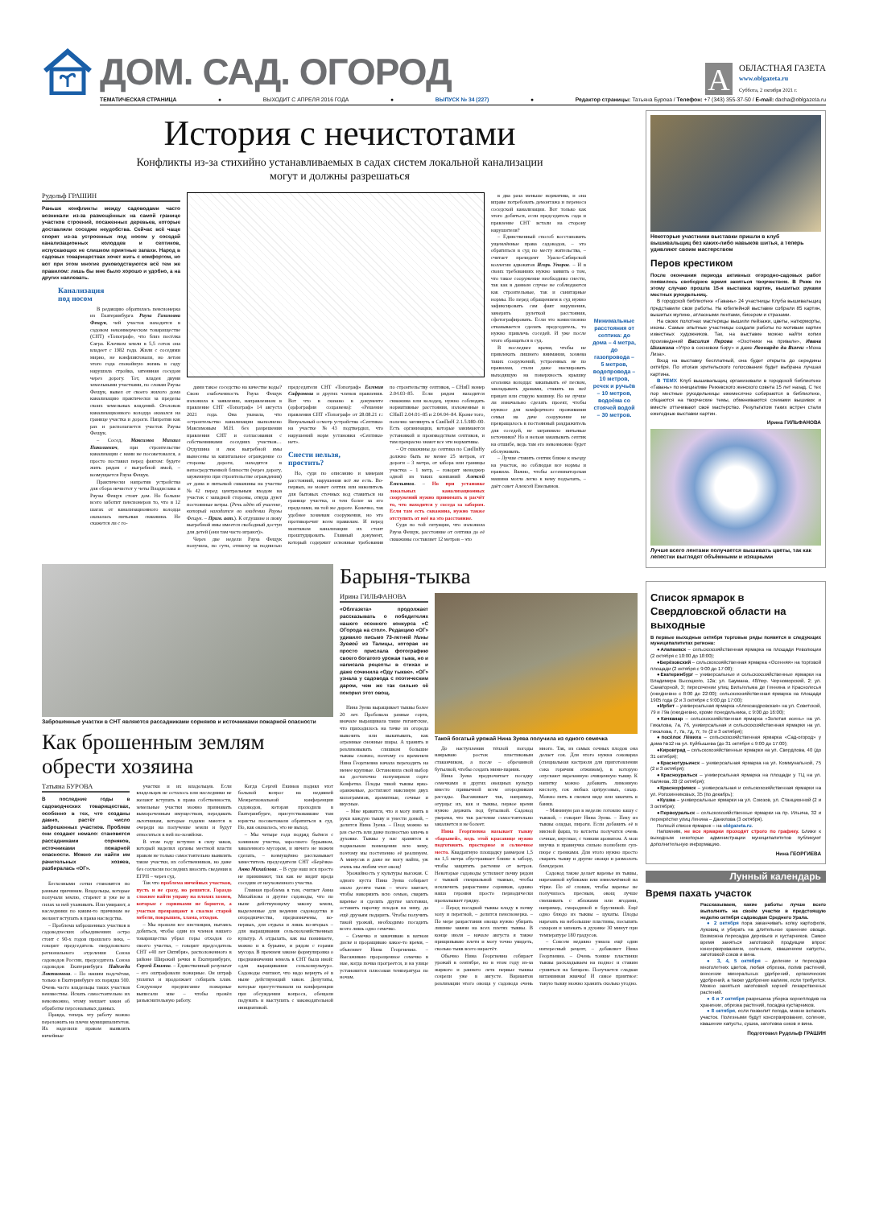ДОМ. САД. ОГОРОД
А
ОБЛАСТНАЯ ГАЗЕТА
www.oblgazeta.ru
Суббота, 2 октября 2021 г.
ТЕМАТИЧЕСКАЯ СТРАНИЦА ● ВЫХОДИТ С АПРЕЛЯ 2016 ГОДА ● ВЫПУСК № 34 (227) ● Редактор страницы: Татьяна Бурова / Телефон: +7 (343) 355-37-50 / E-mail: dacha@oblgazeta.ru
История с нечистотами
Конфликты из-за стихийно устанавливаемых в садах систем локальной канализации
могут и должны разрешаться
Рудольф ГРАШИН
Раньше конфликты между садоводами часто возникали из-за размещённых на самой границе участков строений, посаженных деревьев, которые доставляли соседям неудобства. Сейчас всё чаще спорят из-за устроенных под носом у соседей канализационных колодцев и септиков, испускающих не слишком приятные запахи. Народ в садовых товариществах хочет жить с комфортом, но вот при этом многие руководствуются всё тем же правилом: лишь бы мне было хорошо и удобно, а на других наплевать.
Канализация
под носом
В редакцию обратилась пенсионерка из Екатеринбурга Рауза Газизовна Фещук, чей участок находится в садовом некоммерческом товариществе (СНТ) «Топограф», что близ посёлка Сагра. Клочком земли в 5,5 соток она владеет с 1982 года. Жили с соседями мирно, не конфликтовали, но летом этого года спокойную жизнь в саду нарушила стройка, затеянная соседом через дорогу. Тот, владея двумя земельными участками, по словам Раузы Фещук, вывел от своего жилого дома канализацию практически за пределы своих земельных владений. Оголовок канализационного колодца оказался на границе участка и дороги. Напротив как раз и располагается участок Раузы Фещук.
– Сосед, Максимов Михаил Николаевич, при строительстве канализации с нами не посоветовался, а просто поставил перед фактом: будете жить рядом с выгребной ямой, – возмущается Рауза Фещук.
Практически напротив устройства для сбора нечистот у четы Владислава и Раузы Фещук стоит дом. Но больше всего заботит пенсионеров то, что в 12 шагах от канализационного колодца оказалась питьевая скважина. Не скажется ли с го-
дами такое соседство на качестве воды? Свою озабоченность Рауза Фещук изложила в заявлении, направленном в правление СНТ «Топограф» 14 августа 2021 года. Она указала, что «строительство канализации выполнено Максимовым М.Н. без разрешения правления СНТ и согласования с собственниками соседних участков… Отдушина и люк выгребной ямы вынесены за капитальное ограждение со стороны дороги, находятся в непосредственной близости (через дорогу, зауженную при строительстве ограждения) от дома и питьевой скважины на участке №42 перед центральным входом на участок с западной стороны, откуда дуют постоянные ветры. (Речь идёт об участке, который находится во владении Раузы Фещук. – Прим. авт.). К отдушине и люку выгребной ямы имеется свободный доступ для детей (они там часто играют)».
Через две недели Рауза Фещук получила, по сути, отписку за подписью председателя СНТ «Топограф» Евгения Сафронова и других членов правления. Вот что в сказано в документе (орфография сохранена): «Решение правления СНТ «Топограф» от 28.08.21 г.: Визуальный осмотр устройства «Септика» на участке №43 подтвердил, что нарушений норм установки «Септика» нет».
Снести нельзя,
простить?
Но, судя по описанию и замерам расстояний, нарушения всё же есть. Во-первых, не может септик или накопитель для бытовых сточных вод ставиться на границе участка, и тем более за его пределами, на той же дороге. Конечно, так удобнее хозяевам сооружения, но это противоречит всем правилам. И перед монтажом канализации их стоит проштудировать. Главный документ, который содержит основные требования по строительству септиков, – СНиП номер 2.04.03–85. Если рядом находится скважина или колодец, нужно соблюдать нормативные расстояния, изложенные в СНиП 2.04.01–85 и 2.04.04–84. Кроме того, полезно заглянуть в СанПиН 2.1.5.980–00. Есть организации, которые занимаются установкой и производством септиков, и там прекрасно знают все эти нормативы.
– От скважины до септика по СанПиНу должно быть не менее 25 метров, от дороги – 3 метра, от забора или границы участка – 1 метр, – говорит менеджер одной из таких компаний Алексей Емельянов. – Но при установке локальных канализационных сооружений нужно принимать в расчёт то, что находится у соседа за забором. Если там есть скважина, нужно также отступить от неё на это расстояние.
Судя по той ситуации, что изложила Рауза Фещук, расстояние от септика до её скважины составляет 12 метров – это
в два раза меньше норматива, и она вправе потребовать демонтажа и переноса соседской канализации. Вот только как этого добиться, если председатель сада и правление СНТ встали на сторону нарушителя?
– Единственный способ восстановить ущемлённые права садоводов, – это обратиться в суд по месту жительства, – считает президент Урало-Сибирской коллегии адвокатов Игорь Упоров. – И в своих требованиях нужно заявить о том, что такое сооружение необходимо снести, так как в данном случае не соблюдаются как строительные, так и санитарные нормы. Но перед обращением в суд нужно зафиксировать сам факт нарушения, замерить рулеткой расстояния, сфотографировать. Если это комиссионно отказывается сделать председатель, то нужно привлечь соседей. И уже после этого обращаться в суд.
В последнее время, чтобы не привлекать лишнего внимания, хозяева таких сооружений, устроенных не по правилам, стали даже маскировать выходящую на поверхность крышку оголовка колодца: закапывать её песком, закладывать дровами, ставить на неё прицеп или старую машину. Но не лучше ли изначально сделать проект, чтобы нужное для комфортного проживания семьи на даче сооружение не превращалось в постоянный раздражитель для соседей, не загрязняло питьевые источники? Но и нельзя закапывать септик на отшибе, ведь там его невозможно будет обслуживать.
– Лучше ставить септик ближе к въезду на участок, но соблюдая все нормы и правила. Важно, чтобы ассенизаторская машина могла легко к нему подъехать, – даёт совет Алексей Емельянов.
Минимальные расстояния от септика: до дома – 4 метра, до газопровода – 5 метров, водопровода – 10 метров, речек и ручьёв – 10 метров, водоёма со стоячей водой – 30 метров.
Заброшенные участки в СНТ являются рассадниками сорняков и источниками пожарной опасности
Как брошенным землям
обрести хозяина
Татьяна БУРОВА
В последние годы в садоводческих товариществах, особенно в тех, что созданы давно, растёт число заброшенных участков. Проблем они создают немало: становятся рассадниками сорняков, источниками пожарной опасности. Можно ли найти им рачительных хозяев, разбиралась «ОГ».
Бесхозными сотки становятся по разным причинам. Владельцы, которые получали землю, стареют и уже не в силах за ней ухаживать. Или умирают, а наследники по каким-то причинам не желают вступать в права наследства.
– Проблема заброшенных участков в садоводческих объединениях остро стоит с 90-х годов прошлого века, – говорит председатель свердловского регионального отделения Союза садоводов России, председатель Союза садоводов Екатеринбурга Надежда Локтионова. – По нашим подсчётам, только в Екатеринбурге их порядка 500. Очень часто владельцы таких участков неизвестны. Искать самостоятельно их невозможно, этому мешает закон об обработке персональных данных.
Правда, теперь эту работу можно переложить на плечи муниципалитетов. Их наделили правом выявлять ничейные
участки и их владельцев. Если владельцев не осталось или наследники не желают вступать в права собственности, земельные участки можно признавать вымороченным имуществом, передавать льготникам, которые годами маются в очереди на получение земли и будут относиться к ней по-хозяйски.
В этом году вступил в силу закон, который наделил органы местной власти правом не только самостоятельно выявлять такие участки, их собственников, но даже без согласия последних вносить сведения в ЕГРН – через суд.
Так что проблема ничейных участков, пусть и не сразу, но решится. Гораздо сложнее найти управу на плохих хозяев, которые с сорняками не борются, а участки превращают в свалки старой мебели, покрышек, хлама, отходов.
– Мы прошли все инстанции, пытаясь добиться, чтобы один из членов нашего товарищества убрал горы отходов со своего участка, – говорит председатель СНТ «40 лет Октября», расположенного в районе Широкой речки в Екатеринбурге, Сергей Екимов. – Единственный результат – его оштрафовали пожарные. Он штраф уплатил и продолжает собирать хлам. Следующее предписание пожарные выписали мне – чтобы провёл разъяснительную работу.
Когда Сергей Екимов поднял этот больной вопрос на недавней Межрегиональной конференции садоводов, которая проходила в Екатеринбурге, присутствовавшие там юристы посоветовали обратиться в суд. Но, как оказалось, это не выход.
– Мы четыре года подряд бьёмся с хозяином участка, заросшего бурьяном, заваленного мусором, и ничего не можем сделать, – возмущённо рассказывает заместитель председателя СНТ «Берёзка» Анна Михайлова. – В суде наш иск просто не принимают, так как не видят вреда соседям от неухоженного участка.
Главная проблема в том, считает Анна Михайлова и другие садоводы, что по ныне действующему закону земли, выделенные для ведения садоводства и огородничества, предназначены, во-первых, для отдыха и лишь во-вторых – для выращивания сельскохозяйственных культур. А отдыхать, как вы понимаете, можно и в бурьяне, и рядом с горами мусора. В прежнем законе формулировка о предназначении земель в СНТ была иной: «для выращивания сельхозкультур». Садоводы считают, что надо вернуть её в ныне действующий закон. Депутаты, которые присутствовали на конференции при обсуждении вопроса, обещали подумать и выступить с законодательной инициативой.
Барыня-тыква
Ирина ГИЛЬФАНОВА
«Облгазета» продолжает рассказывать о победителях нашего осеннего конкурса «С ОГорода на стол». Редакцию «ОГ» удивило письмо 73-летней Нины Зуевой из Талицы, которая не просто прислала фотографию своего богатого урожая тыкв, но и написала рецепты в стихах и даже сочинила «Оду тыкве». «ОГ» узнала у садовода с поэтическим даром, чем же так сильно её покорил этот овощ.
Нина Зуева выращивает тыквы более 20 лет. Пробовала разные сорта, вначале выращивала такие гигантские, что приходилось на тачке из огорода вывозить или выкатывать, как огромные снежные шары. А хранить и реализовывать слишком большие тыквы сложно, поэтому со временем Нина Георгиевна начала переходить на менее крупные. Остановила свой выбор на достаточно популярном сорте Конфетка. Плоды такой тыквы ярко-оранжевые, достигают максимум двух килограммов, ароматные, сочные и вкусные.
– Мне нравится, что я могу взять в руки каждую тыкву и унести домой, – делится Нина Зуева. – Плод можно за раз съесть или даже полностью запечь в духовке. Тыквы у нас хранятся в подвальном помещении всю зиму, поэтому мы постепенно её реализуем. А минусов я даже не могу найти, уж очень мы любим этот овощ!
Урожайность у культуры высокая. С одного куста Нина Зуева собирает около десяти тыкв – этого хватает, чтобы накормить всю семью, сварить варенье и сделать другие заготовки, оставить парочку плодов на зиму, да ещё друзьям подарить. Чтобы получить такой урожай, необходимо посадить всего лишь одно семечко.
– Семечко я замачиваю в ватном диске и проращиваю какое-то время, – объясняет Нина Георгиевна. – Высаживаю пророщенное семечко в мае, когда почва прогреется, и на улице установится плюсовая температура по ночам.
Такой богатый урожай Нина Зуева получила из одного семечка
До наступления тёплой погоды накрываю росток пластиковым стаканчиком, а после – обрезанной бутылкой, чтобы создать мини-парник.
Нина Зуева предпочитает посадку семечками и других овощных культур вместо привычной всем огородникам рассады. Высаживает так, например, огурцы: их, как и тыквы, первое время нужно держать под бутылкой. Садовод уверена, что так растение самостоятельно закаляется и не болеет.
Нина Георгиевна называет тыкву «барыней», ведь этой красавице нужно подготовить просторное и солнечное место. Квадратную площадку размером 1,5 на 1,5 метра обустраивает ближе к забору, чтобы защитить растение от ветров. Некоторые садоводы устилают почву рядом с тыквой специальной тканью, чтобы исключить разрастание сорняков, однако наша героиня просто периодически пропалывает грядку.
– Перед посадкой тыквы кладу в почву золу и перегной, – делится пенсионерка. – По мере разрастания овоща нужно убирать лишние завязи на всех плетях тыквы. В конце июля – начале августа я также прищипываю плети и могу точно увидеть, сколько тыкв всего нарастёт.
Обычно Нина Георгиевна собирает урожай в сентябре, но в этом году из-за жаркого и раннего лета первые тыквы созрели уже в августе. Вариантов реализации этого овоща у садовода очень много. Так, из самых сочных плодов она делает сок. Для этого нужна соковарка (специальная кастрюля для приготовления сока горячим отжимом), в которую опускают нарезанную очищенную тыкву. К напитку можно добавить лимонную кислоту, сок любых цитрусовых, сахар. Можно пить в свежем виде или закатать в банки.
– Минимум раз в неделю готовлю кашу с тыквой, – говорит Нина Зуева. – Пеку из тыквы оладьи, пироги. Если добавить её в мясной фарш, то котлеты получатся очень сочные, вкусные, с тонким ароматом. А мои внучка и правнучка сильно полюбили суп-пюре с гренками. Для этого нужно просто сварить тыкву и другие овощи и размолоть блендером.
Садовод также делает варенье из тыквы, нарезанной кубиками или измельчённой на тёрке. По её словам, чтобы варенье не получилось пресным, овощ лучше смешивать с яблоками или ягодами, например, смородиной и брусникой. Ещё одно блюдо из тыквы – цукаты. Плоды нарезать на небольшие пластины, посыпать сахаром и запекать в духовке 30 минут при температуре 180 градусов.
– Совсем недавно узнала ещё один интересный рецепт, – добавляет Нина Георгиевна. – Очень тонкие пластинки тыквы раскладываем на поднос и ставим сушиться на батарею. Получается сладкая витаминная жвачка! И самое приятное: такую тыкву можно хранить сколько угодно.
Некоторые участники выставки пришли в клуб вышивальщиц без каких-либо навыков шитья, а теперь удивляют своим мастерством
Перов крестиком
После окончания периода активных огородно-садовых работ появилось свободное время заняться творчеством. В Реже по этому случаю прошла 15-я выставка картин, вышитых руками местных рукодельниц.
В городской библиотеке «Гавань» 24 участницы Клуба вышивальщиц представили свои работы. На юбилейной выставке собрали 85 картин, вышитых мулине, атласными лентами, бисером и стразами.
На своих полотнах мастерицы вышили пейзажи, цветы, натюрморты, иконы. Самые опытные участницы создали работы по мотивам картин известных художников. Так, на выставке можно найти копии произведений Василия Перова «Охотники на привале», Ивана Шишкина «Утро в сосновом бору» и даже Леонардо да Винчи «Мона Лиза».
Вход на выставку бесплатный, она будет открыта до середины октября. По итогам зрительского голосования будет выбрана лучшая картина.
В ТЕМУ. Клуб вышивальщиц организовали в городской библиотеке «Гавань» по инициативе Режевского женского совета 15 лет назад. С тех пор местные рукодельницы ежемесячно собираются в библиотеке, общаются на творческие темы, обмениваются схемами вышивок и вместе оттачивают своё мастерство. Результатом таких встреч стали ежегодные выставки картин.
Ирина ГИЛЬФАНОВА
Лучше всего лентами получается вышивать цветы, так как лепестки выглядят объёмными и изящными
Список ярмарок в Свердловской области на выходные
В первые выходные октября торговые ряды появятся в следующих муниципалитетах региона:
●Алапаевск – сельскохозяйственная ярмарка на площади Революции (2 октября с 10:00 до 18:00);
●Берёзовский – сельскохозяйственная ярмарка «Осенняя» на торговой площади (2 октября с 9:00 до 17:00);
●Екатеринбург – универсальные и сельскохозяйственные ярмарки на Владимира Высоцкого, 12а; ул. Баумана, 48/пер. Черноморский, 2; ул. Санаторной, 3; пересечении улиц Вильгельма де Геннина и Краснолесья (ежедневно с 8:00 до 22:00); сельскохозяйственная ярмарка на площади 1905 года (2 и 3 октября с 9:00 до 17:00);
●Ирбит – универсальная ярмарка «Александровская» на ул. Советской, 79 и 79а (ежедневно, кроме понедельника, с 9:00 до 16:00);
●Качканар – сельскохозяйственная ярмарка «Золотая осень» на ул. Гикалова, 7а, 7б, универсальная и сельскохозяйственная ярмарки на ул. Гикалова, 7, 7в, 7д, 7г, 7е (2 и 3 октября);
●посёлок Лёвиха – сельскохозяйственная ярмарка «Сад-огород» у дома №12 на ул. Куйбышева (до 31 октября с 9:00 до 17:00);
●Кировград – сельскохозяйственные ярмарки на ул. Свердлова, 40 (до 31 октября);
●Краснотурьинск – универсальная ярмарка на ул. Коммунальной, 75 (2 и 3 октября);
●Красноуральск – универсальная ярмарка на площади у ТЦ на ул. Каляева, 33 (2 октября);
●Красноуфимск – универсальная и сельскохозяйственная ярмарки на ул. Рогозинниковых, 35 (по декабрь);
●Кушва – универсальные ярмарки на ул. Союзов, ул. Станционной (2 и 3 октября);
●Первоуральск – сельскохозяйственные ярмарки на пр. Ильича, 32 и перекрёстке улиц Ленина – Данилова (3 октября).
Полный список ярмарок – на oblgazeta.ru.
Напомним, не все ярмарки проходят строго по графику. Ближе к выходным некоторые администрации муниципалитетов публикуют дополнительную информацию.
Нина ГЕОРГИЕВА
Лунный календарь
Время пахать участок
Рассказываем, какие работы лучше всего выполнить на своём участке в предстоящую неделю октября садоводам Среднего Урала.
● 2 октября пора заканчивать копку картофеля, луковиц и убирать на длительное хранение овощи. Возможна пересадка деревьев и кустарников. Самое время заняться заготовкой продукции впрок: консервированием, соленьем, квашением капусты, заготовкой соков и вина.
● 3, 4, 5 октября – деление и пересадка многолетних цветов, любая обрезка, полив растений, внесение минеральных удобрений, органических удобрений, а также удобрение калием, если требуется. Можно заняться заготовкой корней лекарственных растений.
● 6 и 7 октября разрешена уборка корнеплодов на хранение, обрезка растений, посадка кустарников.
● 8 октября, если позволит погода, можно вспахать участок. Полезными будут консервирование, соление, квашение капусты, сушка, заготовка соков и вина.
Подготовил Рудольф ГРАШИН